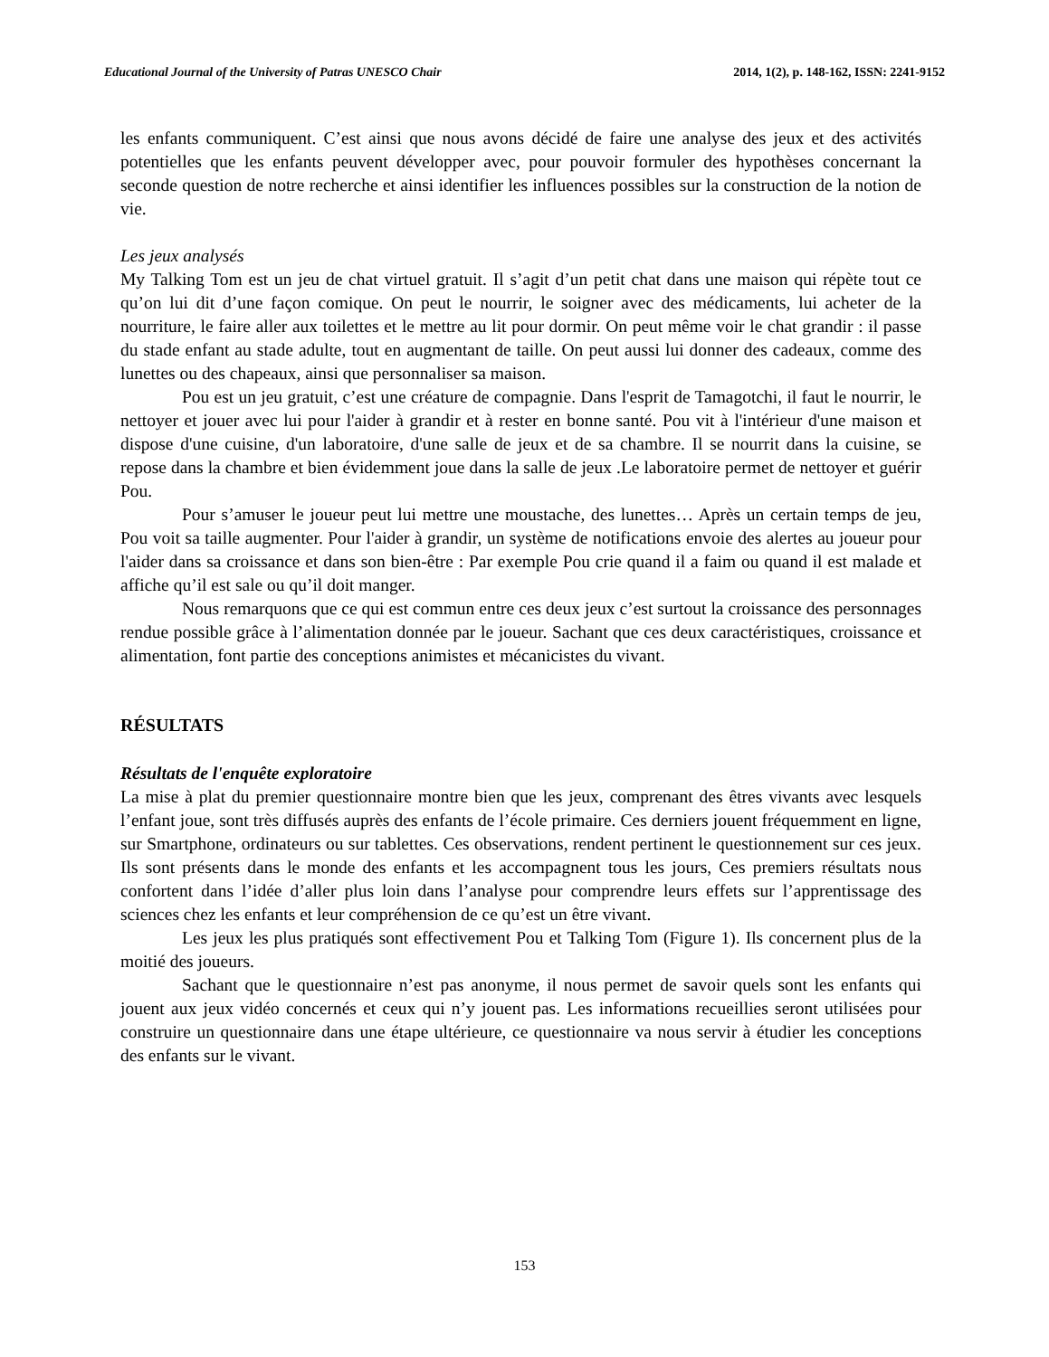Educational Journal of the University of Patras UNESCO Chair 2014, 1(2), p. 148-162, ISSN: 2241-9152
les enfants communiquent. C’est ainsi que nous avons décidé de faire une analyse des jeux et des activités potentielles que les enfants peuvent développer avec, pour pouvoir formuler des hypothèses concernant la seconde question de notre recherche et ainsi identifier les influences possibles sur la construction de la notion de vie.
Les jeux analysés
My Talking Tom est un jeu de chat virtuel gratuit. Il s’agit d’un petit chat dans une maison qui répète tout ce qu’on lui dit d’une façon comique. On peut le nourrir, le soigner avec des médicaments, lui acheter de la nourriture, le faire aller aux toilettes et le mettre au lit pour dormir. On peut même voir le chat grandir : il passe du stade enfant au stade adulte, tout en augmentant de taille. On peut aussi lui donner des cadeaux, comme des lunettes ou des chapeaux, ainsi que personnaliser sa maison.
Pou est un jeu gratuit, c’est une créature de compagnie. Dans l'esprit de Tamagotchi, il faut le nourrir, le nettoyer et jouer avec lui pour l'aider à grandir et à rester en bonne santé. Pou vit à l'intérieur d'une maison et dispose d'une cuisine, d'un laboratoire, d'une salle de jeux et de sa chambre. Il se nourrit dans la cuisine, se repose dans la chambre et bien évidemment joue dans la salle de jeux .Le laboratoire permet de nettoyer et guérir Pou.
Pour s’amuser le joueur peut lui mettre une moustache, des lunettes… Après un certain temps de jeu, Pou voit sa taille augmenter. Pour l'aider à grandir, un système de notifications envoie des alertes au joueur pour l'aider dans sa croissance et dans son bien-être : Par exemple Pou crie quand il a faim ou quand il est malade et affiche qu’il est sale ou qu’il doit manger.
Nous remarquons que ce qui est commun entre ces deux jeux c’est surtout la croissance des personnages rendue possible grâce à l’alimentation donnée par le joueur. Sachant que ces deux caractéristiques, croissance et alimentation, font partie des conceptions animistes et mécanicistes du vivant.
RÉSULTATS
Résultats de l'enquête exploratoire
La mise à plat du premier questionnaire montre bien que les jeux, comprenant des êtres vivants avec lesquels l’enfant joue, sont très diffusés auprès des enfants de l’école primaire. Ces derniers jouent fréquemment en ligne, sur Smartphone, ordinateurs ou sur tablettes. Ces observations, rendent pertinent le questionnement sur ces jeux. Ils sont présents dans le monde des enfants et les accompagnent tous les jours, Ces premiers résultats nous confortent dans l’idée d’aller plus loin dans l’analyse pour comprendre leurs effets sur l’apprentissage des sciences chez les enfants et leur compréhension de ce qu’est un être vivant.
Les jeux les plus pratiqués sont effectivement Pou et Talking Tom (Figure 1). Ils concernent plus de la moitié des joueurs.
Sachant que le questionnaire n’est pas anonyme, il nous permet de savoir quels sont les enfants qui jouent aux jeux vidéo concernés et ceux qui n’y jouent pas. Les informations recueillies seront utilisées pour construire un questionnaire dans une étape ultérieure, ce questionnaire va nous servir à étudier les conceptions des enfants sur le vivant.
153